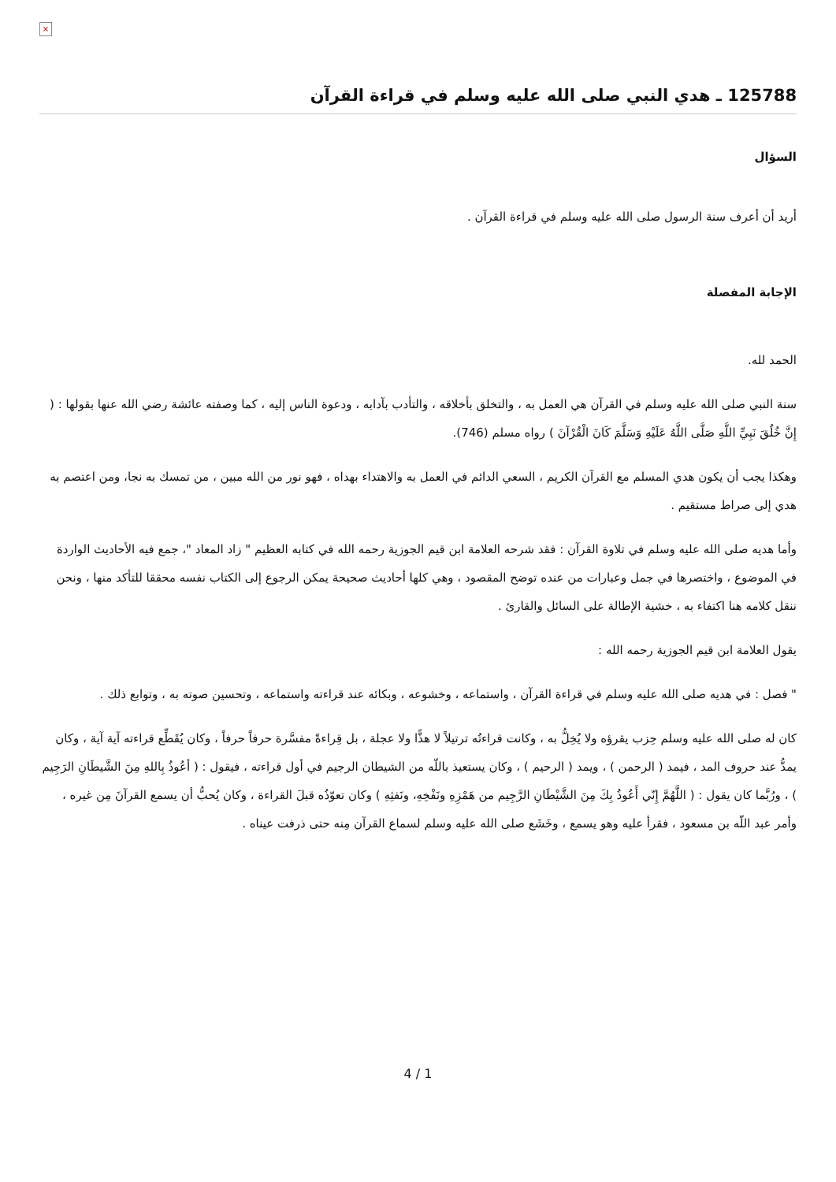×
125788 ـ هدي النبي صلى الله عليه وسلم في قراءة القرآن
السؤال
أريد أن أعرف سنة الرسول صلى الله عليه وسلم في قراءة القرآن .
الإجابة المفصلة
الحمد لله.
سنة النبي صلى الله عليه وسلم في القرآن هي العمل به ، والتخلق بأخلاقه ، والتأدب بآدابه ، ودعوة الناس إليه ، كما وصفته عائشة رضي الله عنها بقولها : ( إِنَّ خُلُقَ نَبِيِّ اللَّهِ صَلَّى اللَّهُ عَلَيْهِ وَسَلَّمَ كَانَ الْقُرْآنَ ) رواه مسلم (746).
وهكذا يجب أن يكون هدي المسلم مع القرآن الكريم ، السعي الدائم في العمل به والاهتداء بهداه ، فهو نور من الله مبين ، من تمسك به نجا، ومن اعتصم به هدي إلى صراط مستقيم .
وأما هديه صلى الله عليه وسلم في تلاوة القرآن : فقد شرحه العلامة ابن قيم الجوزية رحمه الله في كتابه العظيم " زاد المعاد "، جمع فيه الأحاديث الواردة في الموضوع ، واختصرها في جمل وعبارات من عنده توضح المقصود ، وهي كلها أحاديث صحيحة يمكن الرجوع إلى الكتاب نفسه محققا للتأكد منها ، ونحن ننقل كلامه هنا اكتفاء به ، خشية الإطالة على السائل والقارئ .
يقول العلامة ابن قيم الجوزية رحمه الله :
" فصل : في هديه صلى الله عليه وسلم في قراءة القرآن ، واستماعه ، وخشوعه ، وبكائه عند قراءته واستماعه ، وتحسين صوته به ، وتوابع ذلك .
كان له صلى الله عليه وسلم حِزب يقرؤه ولا يُخِلُّ به ، وكانت قراءتُه ترتيلاً لا هذًّا ولا عجلة ، بل قِراءةً مفسَّرة حرفاً حرفاً ، وكان يُقَطِّع قراءته آية آية ، وكان يمدُّ عند حروف المد ، فيمد ( الرحمن ) ، ويمد ( الرحيم ) ، وكان يستعيذ باللّه من الشيطان الرجيم في أول قراءته ، فيقول : ( أعُوذُ بِاللهِ مِنَ الشَّيطَانِ الرَجِيم ) ، ورُبَّما كان يقول : ( اللَّهُمَّ إِنّي أَعُوذُ بِكَ مِنَ الشَّيْطَانِ الرَّجِيم من هَمْزِهِ ونَفْخِهِ، ونَفثِهِ ) وكان تعوّذُه قبلَ القراءة ، وكان يُحبُّ أن يسمع القرآنَ مِن غيره ، وأمر عبد اللّه بن مسعود ، فقرأ عليه وهو يسمع ، وخَشَع صلى الله عليه وسلم لسماع القرآن مِنه حتى ذرفت عيناه .
4 / 1